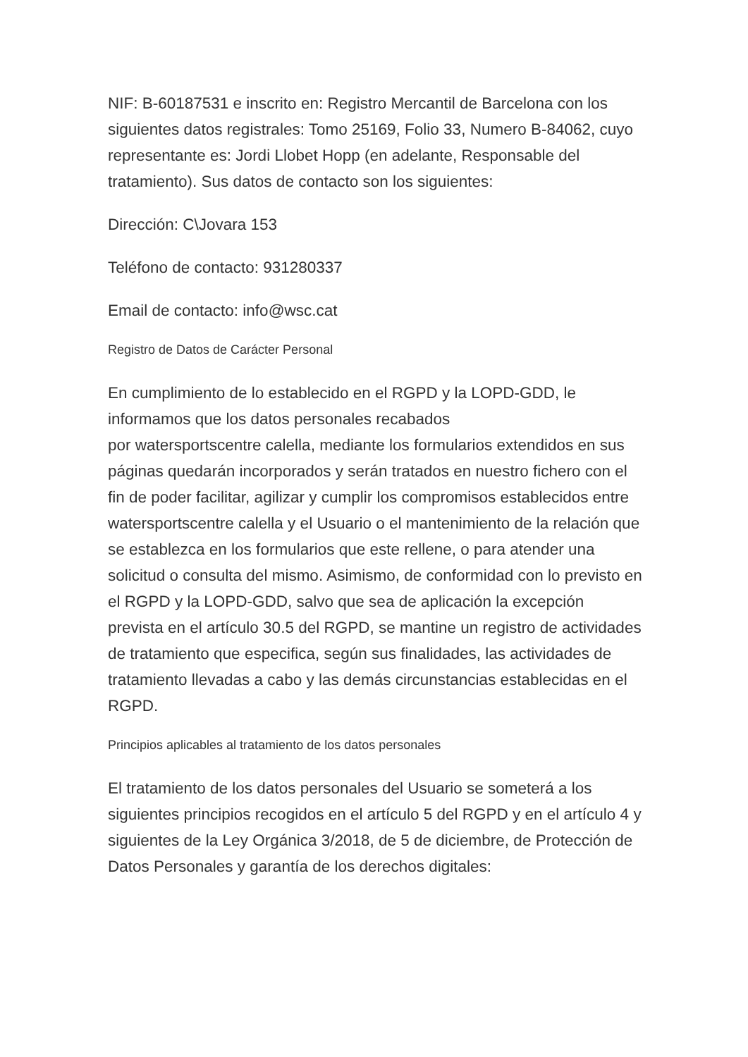NIF: B-60187531 e inscrito en: Registro Mercantil de Barcelona con los siguientes datos registrales: Tomo 25169, Folio 33, Numero B-84062, cuyo representante es: Jordi Llobet Hopp (en adelante, Responsable del tratamiento). Sus datos de contacto son los siguientes:
Dirección: C\Jovara 153
Teléfono de contacto: 931280337
Email de contacto: info@wsc.cat
Registro de Datos de Carácter Personal
En cumplimiento de lo establecido en el RGPD y la LOPD-GDD, le informamos que los datos personales recabados
por watersportscentre calella, mediante los formularios extendidos en sus páginas quedarán incorporados y serán tratados en nuestro fichero con el fin de poder facilitar, agilizar y cumplir los compromisos establecidos entre watersportscentre calella y el Usuario o el mantenimiento de la relación que se establezca en los formularios que este rellene, o para atender una solicitud o consulta del mismo. Asimismo, de conformidad con lo previsto en el RGPD y la LOPD-GDD, salvo que sea de aplicación la excepción prevista en el artículo 30.5 del RGPD, se mantine un registro de actividades de tratamiento que especifica, según sus finalidades, las actividades de tratamiento llevadas a cabo y las demás circunstancias establecidas en el RGPD.
Principios aplicables al tratamiento de los datos personales
El tratamiento de los datos personales del Usuario se someterá a los siguientes principios recogidos en el artículo 5 del RGPD y en el artículo 4 y siguientes de la Ley Orgánica 3/2018, de 5 de diciembre, de Protección de Datos Personales y garantía de los derechos digitales: